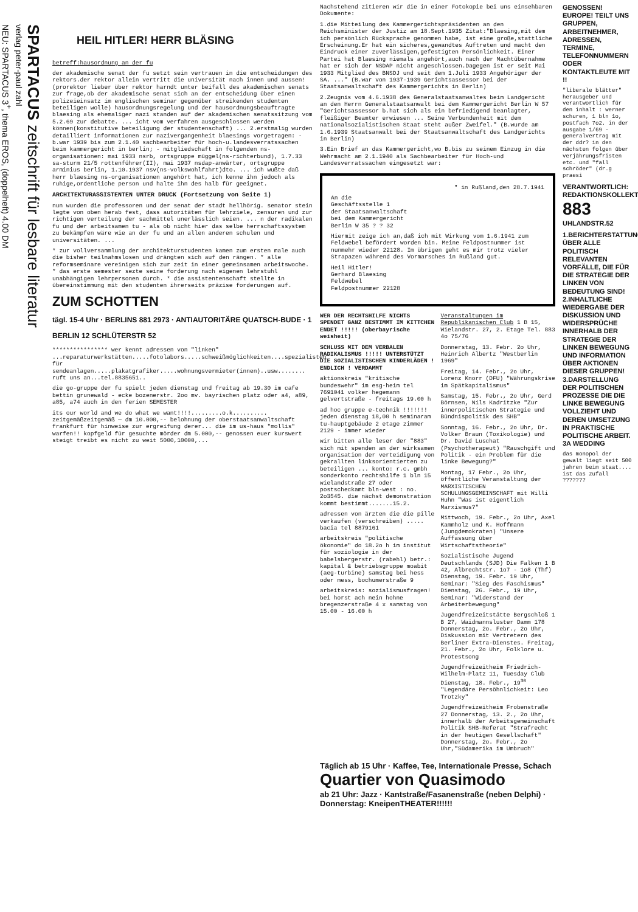SPARTACUS zeitschrift für lesbare literatur
verlag peter-paul zahl
NEU: SPARTACUS 3<sup>+</sup>, thema EROS, (doppelheft) 4.00 DM
HEIL HITLER! HERR BLÄSING
betreff:hausordnung an der fu
der akademische senat der fu setzt sein vertrauen in die entscheidungen des rektors.der rektor allein vertritt die universität nach innen und aussen!(prorektor lieber über rektor harndt unter beifall des akademischen senats zur frage,ob der akademische senat sich an der entscheidung über einen polizeieinsatz im englischen seminar gegenüber streikenden studenten beteiligen wolle) hausordnungsregelung und der hausordnungsbeauftragte blaesing als ehemaliger nazi standen auf der akademischen senatssitzung vom 5.2.69 zur debatte. ... icht vom verfahren ausgeschlossen werden können(konstitutive beteiligung der studentenschaft) ... 2.erstmalig wurden detailliert informationen zur nazivergangenheit blaesings vorgetragen: - b.war 1939 bis zum 2.1.40 sachbearbeiter für hoch-u.landesverratssachen beim kammergericht in berlin; - mitgliedschaft in folgenden ns-organisationen: mai 1933 nsrb, ortsgruppe müggel(ns-richterbund), 1.7.33 sa-sturm 21/5 rottenführer(II), mai 1937 nsdap-anwärter, ortsgruppe arminius berlin, 1.10.1937 nsv(ns-volkswohlfahrt)dto. ... ich wußte daß herr blaesing ns-organisationen angehört hat, ich kenne ihn jedoch als ruhige,ordentliche person und halte ihn des halb für geeignet.
ARCHITEKTURASSISTENTEN UNTER DRUCK (Fortsetzung von Seite 1)
nun wurden die professoren und der senat der stadt hellhörig. senator stein legte von oben herab fest, dass autoritäten für lehrziele, zensuren und zur richtigen verteilung der sachmittel unerlässlich seien. ... n der radikalen fu und der arbeitsamen tu - als ob nicht hier das selbe herrschaftssystem zu bekämpfen wäre wie an der fu und an allen anderen schulen und universitäten. ...
* zur vollversammlung der architekturstudenten kamen zum ersten male auch die bisher teilnahmslosen und drängten sich auf den rängen. * alle reformseminare vereinigen sich zur zeit in einer gemeinsamen arbeitswoche. * das erste semester sezte seine forderung nach eigenen lehrstuhl unabhängigen lehrpersonen durch. * die assistentenschaft stellte in übereinstimmung mit den studenten ihrerseits präzise forderungen auf.
ZUM SCHOTTEN
tägl. 15-4 Uhr · BERLINS 881 2973 · ANTIAUTORITÄRE QUATSCH-BUDE · 1 BERLIN 12 SCHLÜTERSTR 52
**************** wer kennt adressen von "linken" ...reparaturwerkstätten.....fotolabors.....schweißmöglichkeiten....spezialisten für sendeanlagen.....plakatgrafiker.....wohnungsvermieter(innen)..usw........ ruft uns an...tel.8835651..
die go-gruppe der fu spielt jeden dienstag und freitag ab 19.30 im cafe bettin grunewald - ecke bozenerstr. 2oo mv. bayrischen platz oder a4, a89, a85, a74 auch in den ferien SEMESTER
its our world and we do what we want!!!!.........o.k.......... zeitgemäßzeitgemäß — dm 10.000,-- belohnung der oberstaatsanwaltschaft frankfurt für hinweise zur ergreifung derer... die im us-haus "mollis" warfen!! kopfgeld für gesuchte mörder dm 5.000,-- genossen euer kurswert steigt treibt es nicht zu weit 5000,10000,...
Nachstehend zitieren wir die in einer Fotokopie bei uns einsehbaren Dokumente:
1.die Mitteilung des Kammergerichtspräsidenten an den Reichsminister der Justiz am 18.Sept.1935 Zitat:"Blaesing,mit dem ich persönlich Rücksprache genommen habe, ist eine große,stattliche Erscheinung.Er hat ein sicheres,gewandtes Auftreten und macht den Eindruck einer zuverlässigen,gefestigten Persönlichkeit. Einer Partei hat Blaesing niemals angehört,auch nach der Machtübernahme hat er sich der NSDAP nicht angeschlossen.Dagegen ist er seit Mai 1933 Mitglied des BNSDJ und seit dem 1.Juli 1933 Angehöriger der SA. ..." (B.war von 1937-1939 Gerichtsassessor bei der Staatsanwaltschaft des Kammergerichts in Berlin)
2.Zeugnis vom 4.6.1938 des Generalstaatsanwaltes beim Landgericht an den Herrn Generalstaatsanwalt bei dem Kammergericht Berlin W 57 "Gerichtsassessor b.hat sich als ein befriedigend beanlagter, fleißiger Beamter erwiesen ... Seine Verbundenheit mit dem nationalsozialistischen Staat steht außer Zweifel." (B.wurde am 1.6.1939 Staatsanwalt bei der Staatsanwaltschaft des Landgerichts in Berlin)
3.Ein Brief an das Kammergericht,wo B.bis zu seinem Einzug in die Wehrmacht am 2.1.1940 als Sachbearbeiter für Hoch-und Landesverratssachen eingesetzt war:
" in Rußland,den 28.7.1941
An die
Geschäftsstelle 1
der Staatsanwaltschaft
bei dem Kammergericht
Berlin W 35 ? ? 32
Hiermit zeige ich an,daß ich mit Wirkung vom 1.6.1941 zum Feldwebel befördert worden bin. Meine Feldpostnummer ist nunmehr wieder 22128. Im übrigen geht es mir trotz vieler Strapazen während des Vormarsches in Rußland gut.
Heil Hitler!
Gerhard Blaesing
Feldwebel
Feldpostnummer 22128
WER DER RECHTSHILFE NICHTS SPENDET GANZ BESTIMMT IM KITTCHEN ENDET !!!!! (oberbayrische weisheit)
SCHLUSS MIT DEM VERBALEN RADIKALISMUS !!!!! UNTERSTÜTZT DIE SOZIALISTISCHEN KINDERLÄDEN ! ENDLICH ! VERDAMMT
aktionskreis "kritische bundeswehr" im esg-heim tel 7691041 volker hegemann gelvertstraße - freitags 19.00 h
ad hoc gruppe e-technik !!!!!!! jeden dienstag 18,00 h seminaram tu-hauptgebäude 2 etage zimmer 2129 - immer wieder
wir bitten alle leser der "883" sich mit spenden an der wirksamen organisation der verteidigung von gekrallten linksorientierten zu beteiligen ... konto: r.c. gmbh sonderkonto rechtshilfe 1 bln 15 wielandstraße 27 oder postscheckamt bln-west : no. 2o3545. die nächst demonstration kommt bestimmt.......15.2.
adressen von ärzten die die pille verkaufen (verschreiben) ..... bacia tel 8879161
arbeitskreis "politische ökonomie" do 18.2o h im institut für soziologie in der babelsbergerstr. (rabehl) betr.: kapital & betriebsgruppe moabit (aeg-turbine) samstag bei hess oder mess, bochumerstraße 9
arbeitskreis: sozialismusfragen! bei horst ach nein hohne bregenzerstraße 4 x samstag von 15.00 - 16.00 h
Veranstaltungen im Republikanischen Club 1 B 15, Wielandstr. 27, 2. Etage Tel. 883 4o 75/76
Donnerstag, 13. Febr. 2o Uhr, Heinrich Albertz "Westberlin 1969"
Freitag, 14. Febr., 2o Uhr, Lorenz Knorr (DFU) "Währungskrise im Spätkapitalismus"
Samstag, 15. Febr., 2o Uhr, Gerd Börnsen, Nils Kadritzke "Zur innerpolitischen Strategie und Bündnispolitik des SHB"
Sonntag, 16. Febr., 2o Uhr, Dr. Volker Braun (Toxikologie) und Dr. David Luschat (Psychotherapeut) "Rauschgift und Politik - ein Problem für die linke Bewegung?"
Montag, 17 Febr., 2o Uhr, öffentliche Veranstaltung der MARXISTISCHEN SCHULUNGSGEMEINSCHAFT mit Willi Huhn "Was ist eigentlich Marxismus?"
Mittwoch, 19. Febr., 2o Uhr, Axel Kammholz und K. Hoffmann (Jungdemokraten) "Unsere Auffassung über Wirtschaftstheorie"
Sozialistische Jugend Deutschlands (SJD) Die Falken 1 B 42, Albrechtstr. 1o7 - 1o8 (Thf) Dienstag, 19. Febr. 19 Uhr, Seminar: "Sieg des Faschismus" Dienstag, 26. Febr., 19 Uhr, Seminar: "Widerstand der Arbeiterbewegung"
Jugendfreizeitstätte Bergschloß 1 B 27, Waidmannsluster Damm 178 Donnerstag, 2o. Febr., 2o Uhr, Diskussion mit Vertretern des Berliner Extra-Dienstes. Freitag, 21. Febr., 2o Uhr, Folklore u. Protestsong
Jugendfreizeitheim Friedrich-Wilhelm-Platz 11, Tuesday Club Dienstag, 18. Febr., 19<sup>30</sup> "Legendäre Persöhnlichkeit: Leo Trotzky"
Jugendfreizeitheim Frobenstraße 27 Donnerstag, 13. 2., 2o Uhr, innerhalb der Arbeitsgemeinschaft Politik SHB-Referat "Strafrecht in der heutigen Gesellschaft" Donnerstag, 2o. Febr., 2o Uhr,"Südamerika im Umbruch"
Täglich ab 15 Uhr · Kaffee, Tee, Internationale Presse, Schach
Quartier von Quasimodo
ab 21 Uhr: Jazz · Kantstraße/Fasanenstraße (neben Delphi) · Donnerstag: KneipenTHEATER!!!!!!
GENOSSEN! EUROPE! TEILT UNS GRUPPEN, ARBEITNEHMER, ADRESSEN, TERMINE, TELEFONNUMMERN ODER KONTAKTLEUTE MIT !!
"liberale blätter" herausgeber und verantwortlich für den inhalt : werner schuren, 1 bln 1o, postfach 7o2. in der ausgabe 1/69 - generalvertrag mit der ddr? in den nächsten folgen über verjährungsfristen etc. und "fall schröder" (dr.g praesi
VERANTWORTLICH: REDAKTIONSKOLLEKTIV 883 UHLANDSTR.52
1.BERICHTERSTATTUNG ÜBER ALLE POLITISCH RELEVANTEN VORFÄLLE, DIE FÜR DIE STRATEGIE DER LINKEN VON BEDEUTUNG SIND! 2.INHALTLICHE WIEDERGABE DER DISKUSSION UND WIDERSPRÜCHE INNERHALB DER STRATEGIE DER LINKEN BEWEGUNG UND INFORMATION ÜBER AKTIONEN DIESER GRUPPEN! 3.DARSTELLUNG DER POLITISCHEN PROZESSE DIE DIE LINKE BEWEGUNG VOLLZIEHT UND DEREN UMSETZUNG IN PRAKTISCHE POLITISCHE ARBEIT. 3A WEDDING
das monopol der gewalt liegt seit 500 jahren beim staat.... ist das zufall ???????